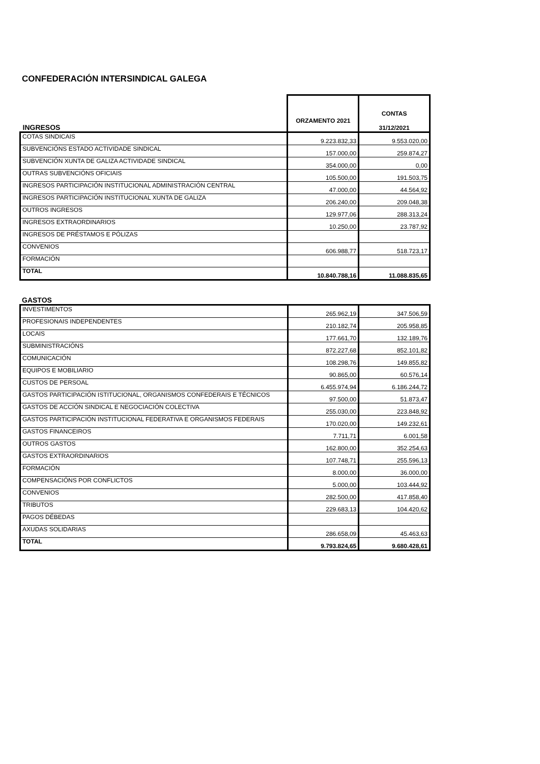CONFEDERACIÓN INTERSINDICAL GALEGA
| INGRESOS | ORZAMENTO 2021 | CONTAS 31/12/2021 |
| --- | --- | --- |
| COTAS SINDICAIS | 9.223.832,33 | 9.553.020,00 |
| SUBVENCIÓNS ESTADO ACTIVIDADE SINDICAL | 157.000,00 | 259.874,27 |
| SUBVENCIÓN XUNTA DE GALIZA ACTIVIDADE SINDICAL | 354.000,00 | 0,00 |
| OUTRAS SUBVENCIÓNS OFICIAIS | 105.500,00 | 191.503,75 |
| INGRESOS PARTICIPACIÓN INSTITUCIONAL ADMINISTRACIÓN CENTRAL | 47.000,00 | 44.564,92 |
| INGRESOS PARTICIPACIÓN INSTITUCIONAL XUNTA DE GALIZA | 206.240,00 | 209.048,38 |
| OUTROS INGRESOS | 129.977,06 | 288.313,24 |
| INGRESOS EXTRAORDINARIOS | 10.250,00 | 23.787,92 |
| INGRESOS DE PRÉSTAMOS E PÓLIZAS | | |
| CONVENIOS | 606.988,77 | 518.723,17 |
| FORMACIÓN | | |
| TOTAL | 10.840.788,16 | 11.088.835,65 |
GASTOS
| INVESTIMENTOS | 265.962,19 | 347.506,59 |
| PROFESIONAIS INDEPENDENTES | 210.182,74 | 205.958,85 |
| LOCAIS | 177.661,70 | 132.189,76 |
| SUBMINISTRACIÓNS | 872.227,68 | 852.101,82 |
| COMUNICACIÓN | 108.298,76 | 149.855,82 |
| EQUIPOS E MOBILIARIO | 90.865,00 | 60.576,14 |
| CUSTOS DE PERSOAL | 6.455.974,94 | 6.186.244,72 |
| GASTOS PARTICIPACIÓN ISTITUCIONAL, ORGANISMOS CONFEDERAIS E TÉCNICOS | 97.500,00 | 51.873,47 |
| GASTOS DE ACCIÓN SINDICAL E NEGOCIACIÓN COLECTIVA | 255.030,00 | 223.848,92 |
| GASTOS PARTICIPACIÓN INSTITUCIONAL FEDERATIVA E ORGANISMOS FEDERAIS | 170.020,00 | 149.232,61 |
| GASTOS FINANCEIROS | 7.711,71 | 6.001,58 |
| OUTROS GASTOS | 162.800,00 | 352.254,63 |
| GASTOS EXTRAORDINARIOS | 107.748,71 | 255.596,13 |
| FORMACIÓN | 8.000,00 | 36.000,00 |
| COMPENSACIÓNS POR CONFLICTOS | 5.000,00 | 103.444,92 |
| CONVENIOS | 282.500,00 | 417.858,40 |
| TRIBUTOS | 229.683,13 | 104.420,62 |
| PAGOS DÉBEDAS | | |
| AXUDAS SOLIDARIAS | 286.658,09 | 45.463,63 |
| TOTAL | 9.793.824,65 | 9.680.428,61 |